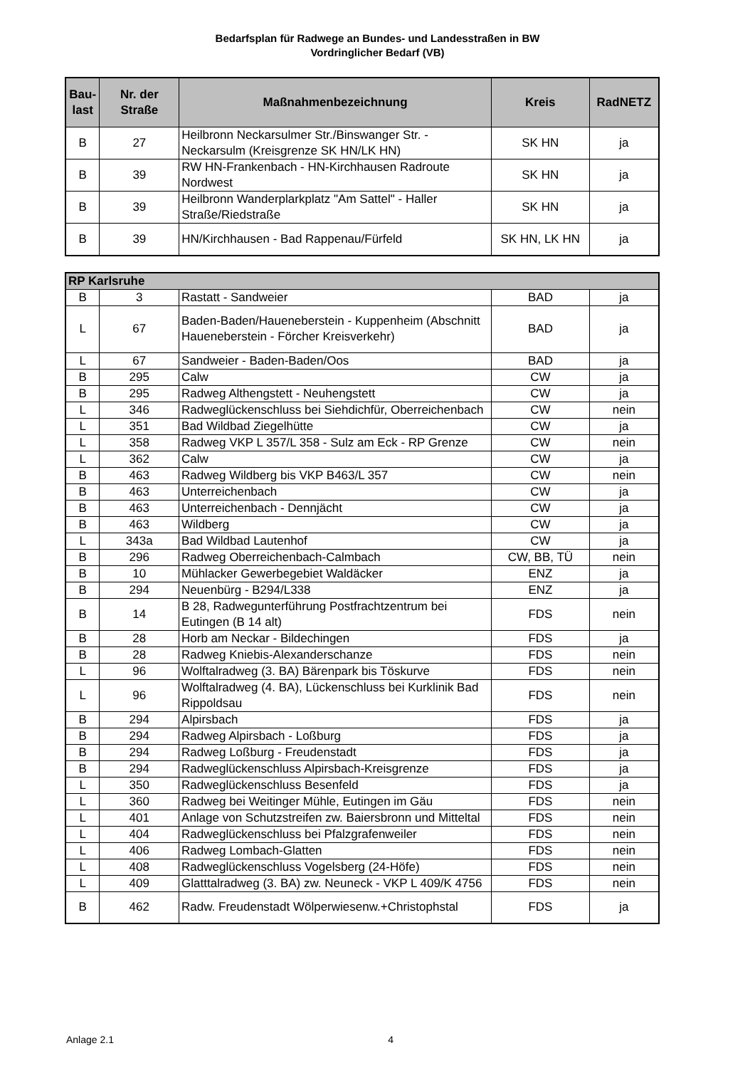Bedarfsplan für Radwege an Bundes- und Landesstraßen in BW
Vordringlicher Bedarf (VB)
| Bau- last | Nr. der Straße | Maßnahmenbezeichnung | Kreis | RadNETZ |
| --- | --- | --- | --- | --- |
| B | 27 | Heilbronn Neckarsulmer Str./Binswanger Str. - Neckarsulm (Kreisgrenze SK HN/LK HN) | SK HN | ja |
| B | 39 | RW HN-Frankenbach - HN-Kirchhausen Radroute Nordwest | SK HN | ja |
| B | 39 | Heilbronn Wanderplarkplatz "Am Sattel" - Haller Straße/Riedstraße | SK HN | ja |
| B | 39 | HN/Kirchhausen - Bad Rappenau/Fürfeld | SK HN, LK HN | ja |
| RP Karlsruhe | | | | |
| B | 3 | Rastatt - Sandweier | BAD | ja |
| L | 67 | Baden-Baden/Haueneberstein - Kuppenheim (Abschnitt Haueneberstein - Förcher Kreisverkehr) | BAD | ja |
| L | 67 | Sandweier - Baden-Baden/Oos | BAD | ja |
| B | 295 | Calw | CW | ja |
| B | 295 | Radweg Althengstett - Neuhengstett | CW | ja |
| L | 346 | Radweglückenschluss bei Siehdichfür, Oberreichenbach | CW | nein |
| L | 351 | Bad Wildbad Ziegelhütte | CW | ja |
| L | 358 | Radweg VKP L 357/L 358 - Sulz am Eck - RP Grenze | CW | nein |
| L | 362 | Calw | CW | ja |
| B | 463 | Radweg Wildberg bis VKP B463/L 357 | CW | nein |
| B | 463 | Unterreichenbach | CW | ja |
| B | 463 | Unterreichenbach - Dennjächt | CW | ja |
| B | 463 | Wildberg | CW | ja |
| L | 343a | Bad Wildbad Lautenhof | CW | ja |
| B | 296 | Radweg Oberreichenbach-Calmbach | CW, BB, TÜ | nein |
| B | 10 | Mühlacker Gewerbegebiet Waldäcker | ENZ | ja |
| B | 294 | Neuenbürg - B294/L338 | ENZ | ja |
| B | 14 | B 28, Radwegunterführung Postfrachtzentrum bei Eutingen (B 14 alt) | FDS | nein |
| B | 28 | Horb am Neckar - Bildechingen | FDS | ja |
| B | 28 | Radweg Kniebis-Alexanderschanze | FDS | nein |
| L | 96 | Wolftalradweg (3. BA) Bärenpark bis Töskurve | FDS | nein |
| L | 96 | Wolftalradweg (4. BA), Lückenschluss bei Kurklinik Bad Rippoldsau | FDS | nein |
| B | 294 | Alpirsbach | FDS | ja |
| B | 294 | Radweg Alpirsbach - Loßburg | FDS | ja |
| B | 294 | Radweg Loßburg - Freudenstadt | FDS | ja |
| B | 294 | Radweglückenschluss Alpirsbach-Kreisgrenze | FDS | ja |
| L | 350 | Radweglückenschluss Besenfeld | FDS | ja |
| L | 360 | Radweg bei Weitinger Mühle, Eutingen im Gäu | FDS | nein |
| L | 401 | Anlage von Schutzstreifen zw. Baiersbronn und Mitteltal | FDS | nein |
| L | 404 | Radweglückenschluss bei Pfalzgrafenweiler | FDS | nein |
| L | 406 | Radweg Lombach-Glatten | FDS | nein |
| L | 408 | Radweglückenschluss Vogelsberg (24-Höfe) | FDS | nein |
| L | 409 | Glatttalradweg (3. BA) zw. Neuneck - VKP L 409/K 4756 | FDS | nein |
| B | 462 | Radw. Freudenstadt Wölperwiesenw.+Christophstal | FDS | ja |
Anlage 2.1 4